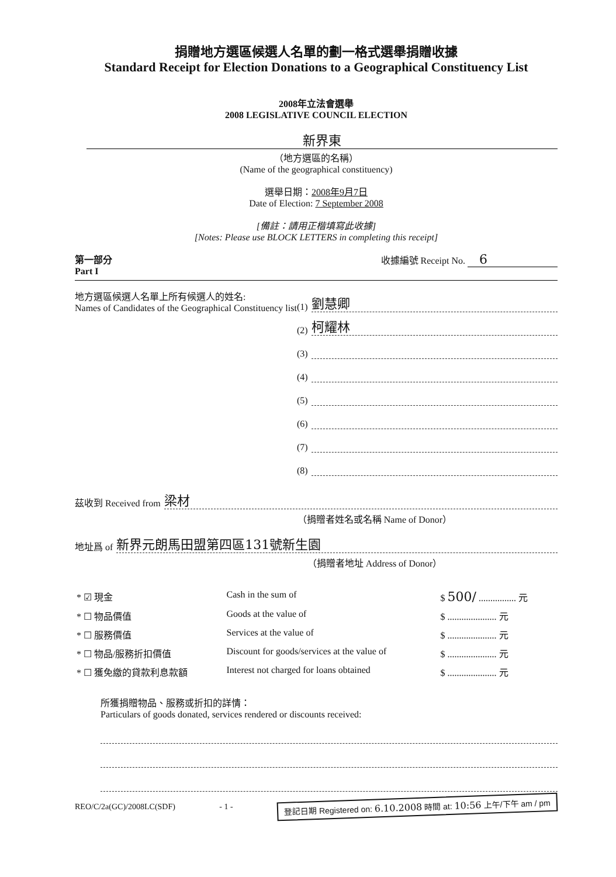捐贈地方選區候選人名單的劃一格式選舉捐贈收據
Standard Receipt for Election Donations to a Geographical Constituency List
2008年立法會選舉
2008 LEGISLATIVE COUNCIL ELECTION
新界東
（地方選區的名稱）
(Name of the geographical constituency)
選舉日期：2008年9月7日
Date of Election: 7 September 2008
[備註：請用正楷填寫此收據]
[Notes: Please use BLOCK LETTERS in completing this receipt]
第一部分
Part I
收據編號 Receipt No. 6
地方選區候選人名單上所有候選人的姓名:
Names of Candidates of the Geographical Constituency list
(1) 劉慧卿
(2) 柯耀林
(3)
(4)
(5)
(6)
(7)
(8)
茲收到 Received from 梁材
（捐贈者姓名或名稱 Name of Donor）
地址爲 of 新界元朗馬田盟第四區131號新生園
（捐贈者地址 Address of Donor）
| * ☑ 現金 | Cash in the sum of | $ 500/ ................ 元 |
| * ☐ 物品價值 | Goods at the value of | $ ..................... 元 |
| * ☐ 服務價值 | Services at the value of | $ ..................... 元 |
| * ☐ 物品/服務折扣價值 | Discount for goods/services at the value of | $ ..................... 元 |
| * ☐ 獲免繳的貸款利息款額 | Interest not charged for loans obtained | $ ..................... 元 |
所獲捐贈物品、服務或折扣的詳情：
Particulars of goods donated, services rendered or discounts received:
REO/C/2a(GC)/2008LC(SDF) - 1 - 登記日期 Registered on: 6.10.2008 時間 at: 10:56 上午/下午 am / pm